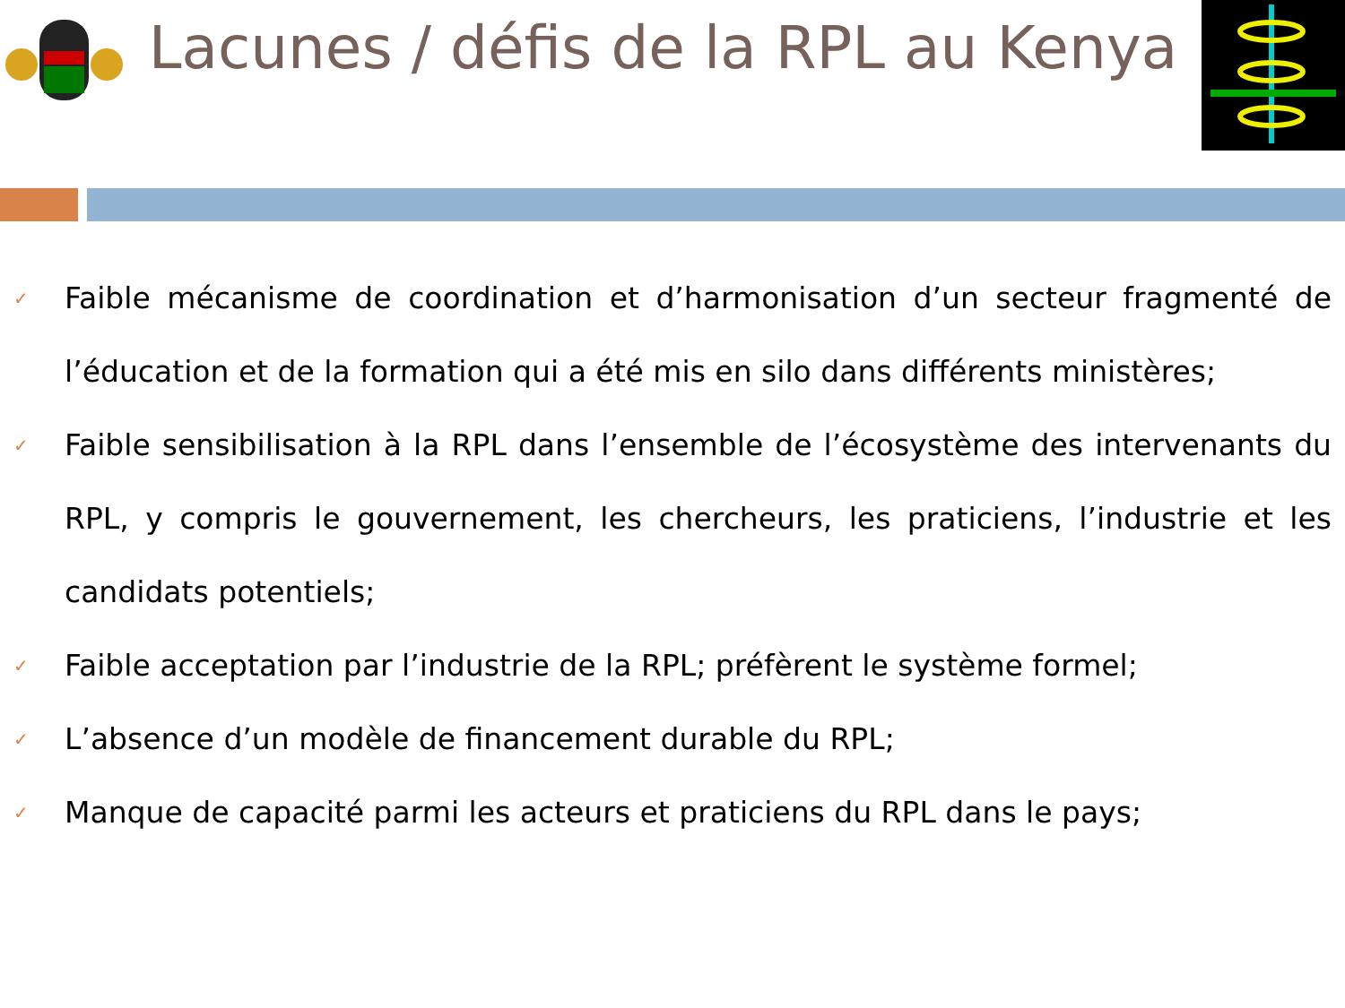Lacunes / défis de la RPL au Kenya
✓ Faible mécanisme de coordination et d’harmonisation d’un secteur fragmenté de l’éducation et de la formation qui a été mis en silo dans différents ministères;
✓ Faible sensibilisation à la RPL dans l’ensemble de l’écosystème des intervenants du RPL, y compris le gouvernement, les chercheurs, les praticiens, l’industrie et les candidats potentiels;
✓ Faible acceptation par l’industrie de la RPL; préfèrent le système formel;
✓ L’absence d’un modèle de financement durable du RPL;
✓ Manque de capacité parmi les acteurs et praticiens du RPL dans le pays;